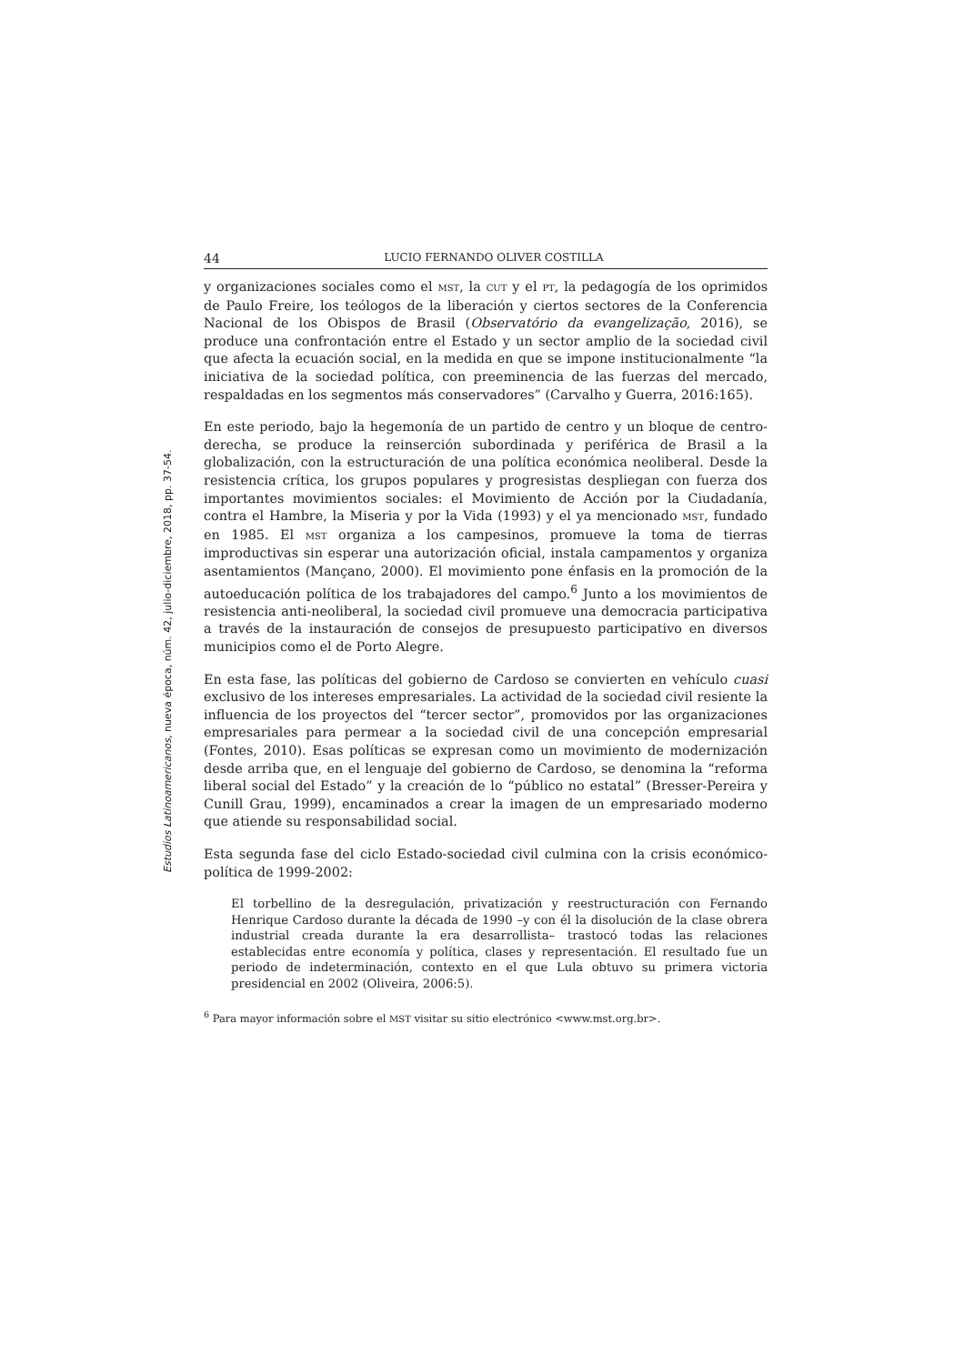Estudios Latinoamericanos, nueva época, núm. 42, julio-diciembre, 2018, pp. 37-54.
44 LUCIO FERNANDO OLIVER COSTILLA
y organizaciones sociales como el MST, la CUT y el PT, la pedagogía de los oprimidos de Paulo Freire, los teólogos de la liberación y ciertos sectores de la Conferencia Nacional de los Obispos de Brasil (Observatório da evangelização, 2016), se produce una confrontación entre el Estado y un sector amplio de la sociedad civil que afecta la ecuación social, en la medida en que se impone institucionalmente “la iniciativa de la sociedad política, con preeminencia de las fuerzas del mercado, respaldadas en los segmentos más conservadores” (Carvalho y Guerra, 2016:165).
En este periodo, bajo la hegemonía de un partido de centro y un bloque de centro-derecha, se produce la reinserción subordinada y periférica de Brasil a la globalización, con la estructuración de una política económica neoliberal. Desde la resistencia crítica, los grupos populares y progresistas despliegan con fuerza dos importantes movimientos sociales: el Movimiento de Acción por la Ciudadanía, contra el Hambre, la Miseria y por la Vida (1993) y el ya mencionado MST, fundado en 1985. El MST organiza a los campesinos, promueve la toma de tierras improductivas sin esperar una autorización oficial, instala campamentos y organiza asentamientos (Mançano, 2000). El movimiento pone énfasis en la promoción de la autoeducación política de los trabajadores del campo.<sup>6</sup> Junto a los movimientos de resistencia anti-neoliberal, la sociedad civil promueve una democracia participativa a través de la instauración de consejos de presupuesto participativo en diversos municipios como el de Porto Alegre.
En esta fase, las políticas del gobierno de Cardoso se convierten en vehículo cuasi exclusivo de los intereses empresariales. La actividad de la sociedad civil resiente la influencia de los proyectos del “tercer sector”, promovidos por las organizaciones empresariales para permear a la sociedad civil de una concepción empresarial (Fontes, 2010). Esas políticas se expresan como un movimiento de modernización desde arriba que, en el lenguaje del gobierno de Cardoso, se denomina la “reforma liberal social del Estado” y la creación de lo “público no estatal” (Bresser-Pereira y Cunill Grau, 1999), encaminados a crear la imagen de un empresariado moderno que atiende su responsabilidad social.
Esta segunda fase del ciclo Estado-sociedad civil culmina con la crisis económico-política de 1999-2002:
El torbellino de la desregulación, privatización y reestructuración con Fernando Henrique Cardoso durante la década de 1990 –y con él la disolución de la clase obrera industrial creada durante la era desarrollista– trastocó todas las relaciones establecidas entre economía y política, clases y representación. El resultado fue un periodo de indeterminación, contexto en el que Lula obtuvo su primera victoria presidencial en 2002 (Oliveira, 2006:5).
<sup>6</sup> Para mayor información sobre el MST visitar su sitio electrónico <www.mst.org.br>.